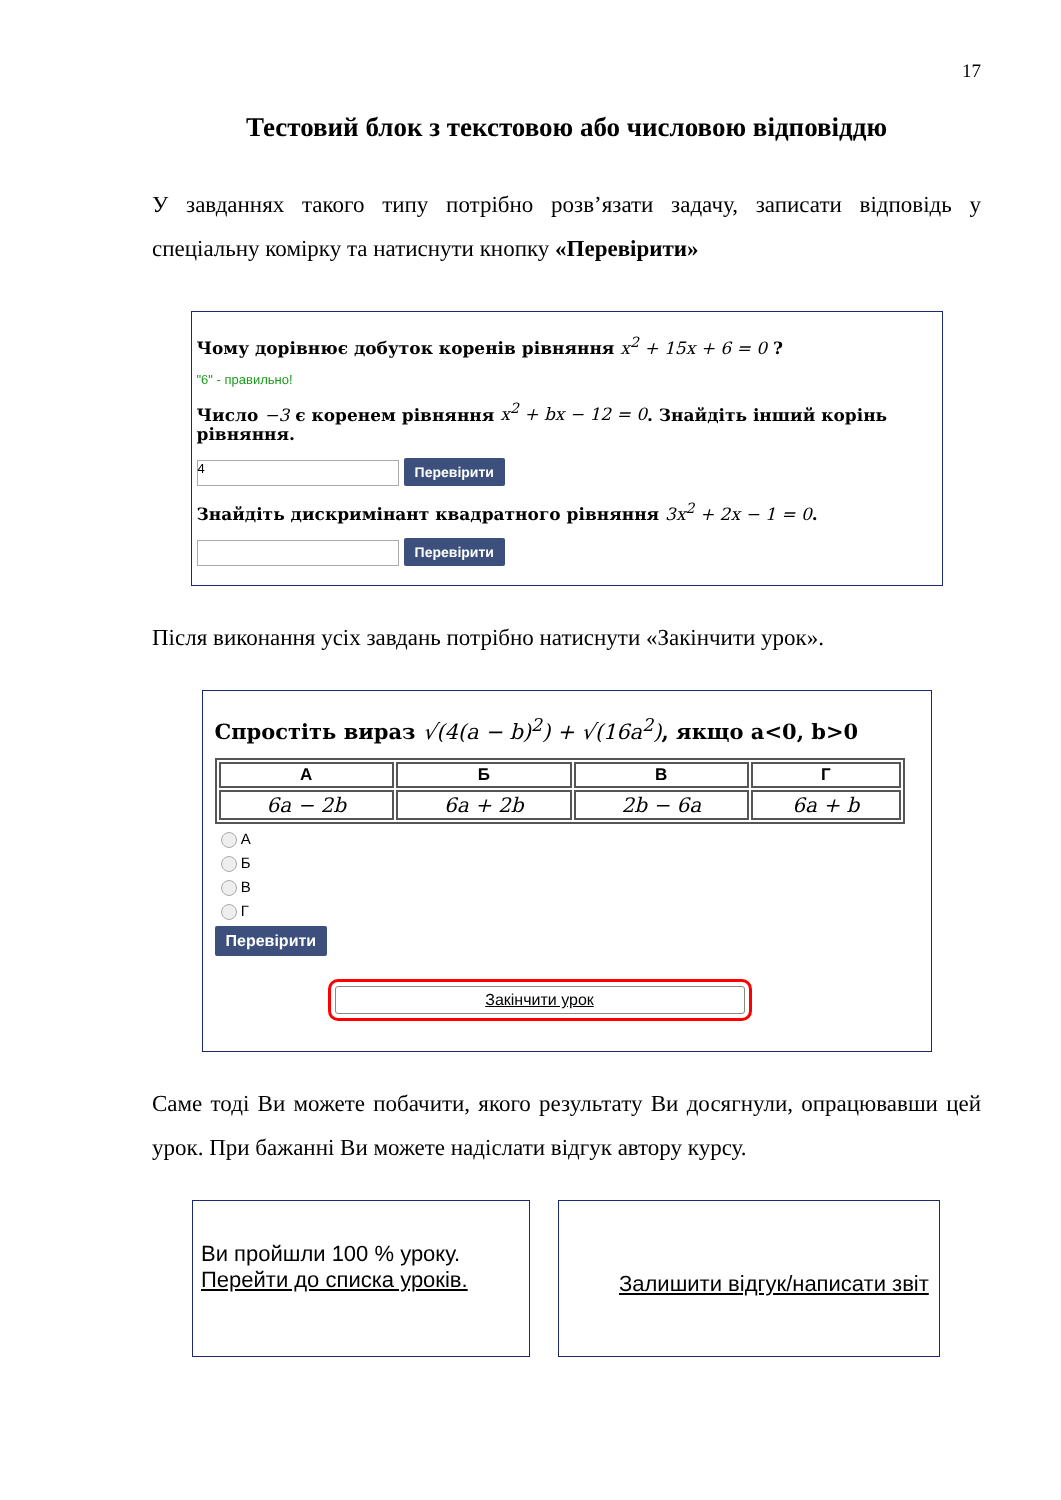17
Тестовий блок з текстовою або числовою відповіддю
У завданнях такого типу потрібно розв’язати задачу, записати відповідь у спеціальну комірку та натиснути кнопку «Перевірити»
Чому дорівнює добуток коренів рівняння x<sup>2</sup> + 15x + 6 = 0 ?
"6" - правильно!
Число −3 є коренем рівняння x<sup>2</sup> + bx − 12 = 0. Знайдіть інший корінь рівняння.
4 Перевірити
Знайдіть дискримінант квадратного рівняння 3x<sup>2</sup> + 2x − 1 = 0.
Перевірити
Після виконання усіх завдань потрібно натиснути «Закінчити урок».
Спростіть вираз √(4(a − b)<sup>2</sup>) + √(16a<sup>2</sup>), якщо a<0, b>0
| А | Б | В | Г |
| --- | --- | --- | --- |
| 6a − 2b | 6a + 2b | 2b − 6a | 6a + b |
А
Б
В
Г
Перевірити
Закінчити урок
Саме тоді Ви можете побачити, якого результату Ви досягнули, опрацювавши цей урок. При бажанні Ви можете надіслати відгук автору курсу.
Ви пройшли 100 % уроку.
Перейти до списка уроків.
Залишити відгук/написати звіт